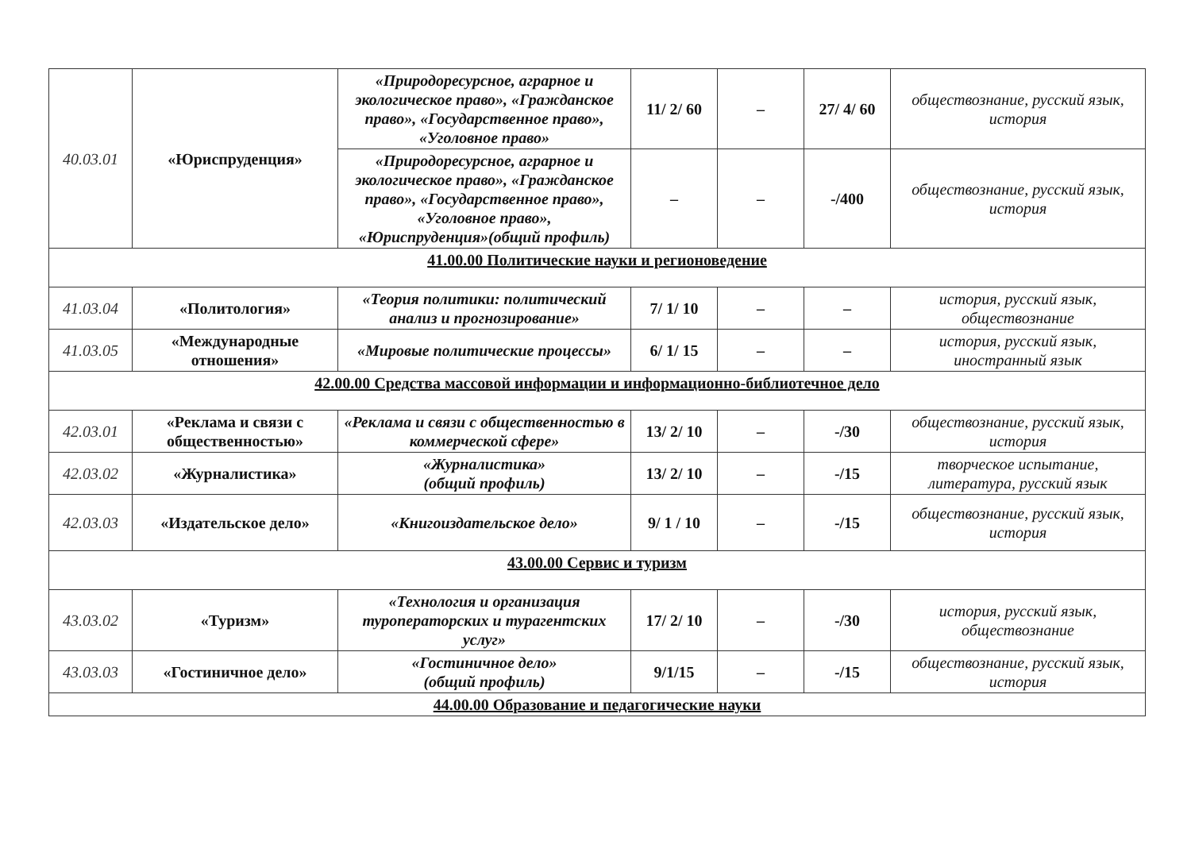| 40.03.01 | «Юриспруденция» | «Природоресурсное, аграрное и экологическое право», «Гражданское право», «Государственное право», «Уголовное право» | 11/ 2/ 60 | – | 27/ 4/ 60 | обществознание, русский язык, история |
| | | «Природоресурсное, аграрное и экологическое право», «Гражданское право», «Государственное право», «Уголовное право», «Юриспруденция»(общий профиль) | – | – | -/400 | обществознание, русский язык, история |
| 41.00.00 Политические науки и регионоведение | | | | | | |
| 41.03.04 | «Политология» | «Теория политики: политический анализ и прогнозирование» | 7/ 1/ 10 | – | – | история, русский язык, обществознание |
| 41.03.05 | «Международные отношения» | «Мировые политические процессы» | 6/ 1/ 15 | – | – | история, русский язык, иностранный язык |
| 42.00.00 Средства массовой информации и информационно-библиотечное дело | | | | | | |
| 42.03.01 | «Реклама и связи с общественностью» | «Реклама и связи с общественностью в коммерческой сфере» | 13/ 2/ 10 | – | -/30 | обществознание, русский язык, история |
| 42.03.02 | «Журналистика» | «Журналистика» (общий профиль) | 13/ 2/ 10 | – | -/15 | творческое испытание, литература, русский язык |
| 42.03.03 | «Издательское дело» | «Книгоиздательское дело» | 9/ 1 / 10 | – | -/15 | обществознание, русский язык, история |
| 43.00.00 Сервис и туризм | | | | | | |
| 43.03.02 | «Туризм» | «Технология и организация туроператорских и турагентских услуг» | 17/ 2/ 10 | – | -/30 | история, русский язык, обществознание |
| 43.03.03 | «Гостиничное дело» | «Гостиничное дело» (общий профиль) | 9/1/15 | – | -/15 | обществознание, русский язык, история |
| 44.00.00 Образование и педагогические науки | | | | | | |